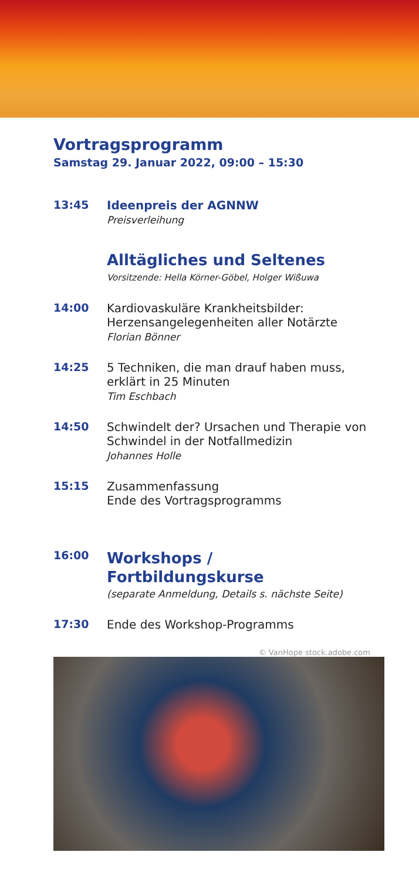Vortragsprogramm
Samstag 29. Januar 2022, 09:00 – 15:30
13:45
Ideenpreis der AGNNW
Preisverleihung
Alltägliches und Seltenes
Vorsitzende: Hella Körner-Göbel, Holger Wißuwa
14:00
Kardiovaskuläre Krankheitsbilder: Herzensangelegenheiten aller Notärzte
Florian Bönner
14:25
5 Techniken, die man drauf haben muss, erklärt in 25 Minuten
Tim Eschbach
14:50
Schwindelt der? Ursachen und Therapie von Schwindel in der Notfallmedizin
Johannes Holle
15:15
Zusammenfassung
Ende des Vortragsprogramms
16:00
Workshops / Fortbildungskurse
(separate Anmeldung, Details s. nächste Seite)
17:30
Ende des Workshop-Programms
© VanHope stock.adobe.com